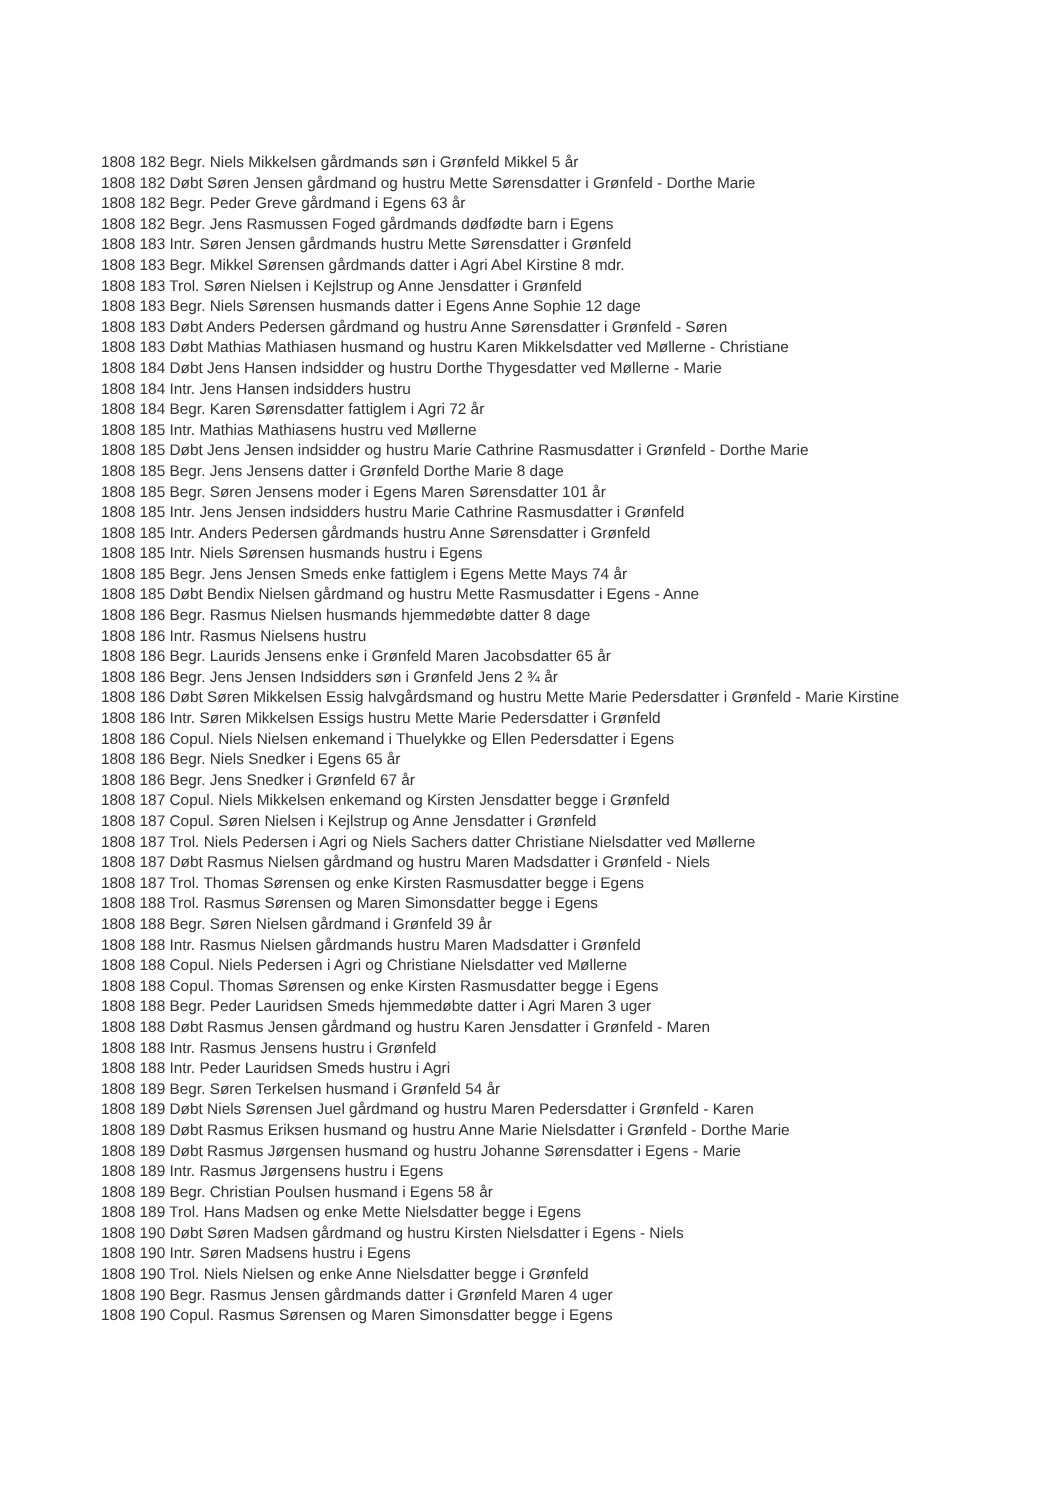1808 182 Begr. Niels Mikkelsen gårdmands søn i Grønfeld Mikkel 5 år
1808 182 Døbt Søren Jensen gårdmand og hustru Mette Sørensdatter i Grønfeld - Dorthe Marie
1808 182 Begr. Peder Greve gårdmand i Egens 63 år
1808 182 Begr. Jens Rasmussen Foged gårdmands dødfødte barn i Egens
1808 183 Intr. Søren Jensen gårdmands hustru Mette Sørensdatter i Grønfeld
1808 183 Begr. Mikkel Sørensen gårdmands datter i Agri Abel Kirstine 8 mdr.
1808 183 Trol. Søren Nielsen i Kejlstrup og Anne Jensdatter i Grønfeld
1808 183 Begr. Niels Sørensen husmands datter i Egens Anne Sophie 12 dage
1808 183 Døbt Anders Pedersen gårdmand og hustru Anne Sørensdatter i Grønfeld - Søren
1808 183 Døbt Mathias Mathiasen husmand og hustru Karen Mikkelsdatter ved Møllerne - Christiane
1808 184 Døbt Jens Hansen indsidder og hustru Dorthe Thygesdatter ved Møllerne - Marie
1808 184 Intr. Jens Hansen indsidders hustru
1808 184 Begr. Karen Sørensdatter fattiglem i Agri 72 år
1808 185 Intr. Mathias Mathiasens hustru ved Møllerne
1808 185 Døbt Jens Jensen indsidder og hustru Marie Cathrine Rasmusdatter i Grønfeld - Dorthe Marie
1808 185 Begr. Jens Jensens datter i Grønfeld Dorthe Marie 8 dage
1808 185 Begr. Søren Jensens moder i Egens Maren Sørensdatter 101 år
1808 185 Intr. Jens Jensen indsidders hustru Marie Cathrine Rasmusdatter i Grønfeld
1808 185 Intr. Anders Pedersen gårdmands hustru Anne Sørensdatter i Grønfeld
1808 185 Intr. Niels Sørensen husmands hustru i Egens
1808 185 Begr. Jens Jensen Smeds enke fattiglem i Egens Mette Mays 74 år
1808 185 Døbt Bendix Nielsen gårdmand og hustru Mette Rasmusdatter i Egens - Anne
1808 186 Begr. Rasmus Nielsen husmands hjemmedøbte datter 8 dage
1808 186 Intr. Rasmus Nielsens hustru
1808 186 Begr. Laurids Jensens enke i Grønfeld Maren Jacobsdatter 65 år
1808 186 Begr. Jens Jensen Indsidders søn i Grønfeld Jens 2 ¾ år
1808 186 Døbt Søren Mikkelsen Essig halvgårdsmand og hustru Mette Marie Pedersdatter i Grønfeld - Marie Kirstine
1808 186 Intr. Søren Mikkelsen Essigs hustru Mette Marie Pedersdatter i Grønfeld
1808 186 Copul. Niels Nielsen enkemand i Thuelykke og Ellen Pedersdatter i Egens
1808 186 Begr. Niels Snedker i Egens 65 år
1808 186 Begr. Jens Snedker i Grønfeld 67 år
1808 187 Copul. Niels Mikkelsen enkemand og Kirsten Jensdatter begge i Grønfeld
1808 187 Copul. Søren Nielsen i Kejlstrup og Anne Jensdatter i Grønfeld
1808 187 Trol. Niels Pedersen i Agri og Niels Sachers datter Christiane Nielsdatter ved Møllerne
1808 187 Døbt Rasmus Nielsen gårdmand og hustru Maren Madsdatter i Grønfeld - Niels
1808 187 Trol. Thomas Sørensen og enke Kirsten Rasmusdatter begge i Egens
1808 188 Trol. Rasmus Sørensen og Maren Simonsdatter begge i Egens
1808 188 Begr. Søren Nielsen gårdmand i Grønfeld 39 år
1808 188 Intr. Rasmus Nielsen gårdmands hustru Maren Madsdatter i Grønfeld
1808 188 Copul. Niels Pedersen i Agri og Christiane Nielsdatter ved Møllerne
1808 188 Copul. Thomas Sørensen og enke Kirsten Rasmusdatter begge i Egens
1808 188 Begr. Peder Lauridsen Smeds hjemmedøbte datter i Agri Maren 3 uger
1808 188 Døbt Rasmus Jensen gårdmand og hustru Karen Jensdatter i Grønfeld - Maren
1808 188 Intr. Rasmus Jensens hustru i Grønfeld
1808 188 Intr. Peder Lauridsen Smeds hustru i Agri
1808 189 Begr. Søren Terkelsen husmand i Grønfeld 54 år
1808 189 Døbt Niels Sørensen Juel gårdmand og hustru Maren Pedersdatter i Grønfeld - Karen
1808 189 Døbt Rasmus Eriksen husmand og hustru Anne Marie Nielsdatter i Grønfeld - Dorthe Marie
1808 189 Døbt Rasmus Jørgensen husmand og hustru Johanne Sørensdatter i Egens - Marie
1808 189 Intr. Rasmus Jørgensens hustru i Egens
1808 189 Begr. Christian Poulsen husmand i Egens 58 år
1808 189 Trol. Hans Madsen og enke Mette Nielsdatter begge i Egens
1808 190 Døbt Søren Madsen gårdmand og hustru Kirsten Nielsdatter i Egens - Niels
1808 190 Intr. Søren Madsens hustru i Egens
1808 190 Trol. Niels Nielsen og enke Anne Nielsdatter begge i Grønfeld
1808 190 Begr. Rasmus Jensen gårdmands datter i Grønfeld Maren 4 uger
1808 190 Copul. Rasmus Sørensen og Maren Simonsdatter begge i Egens